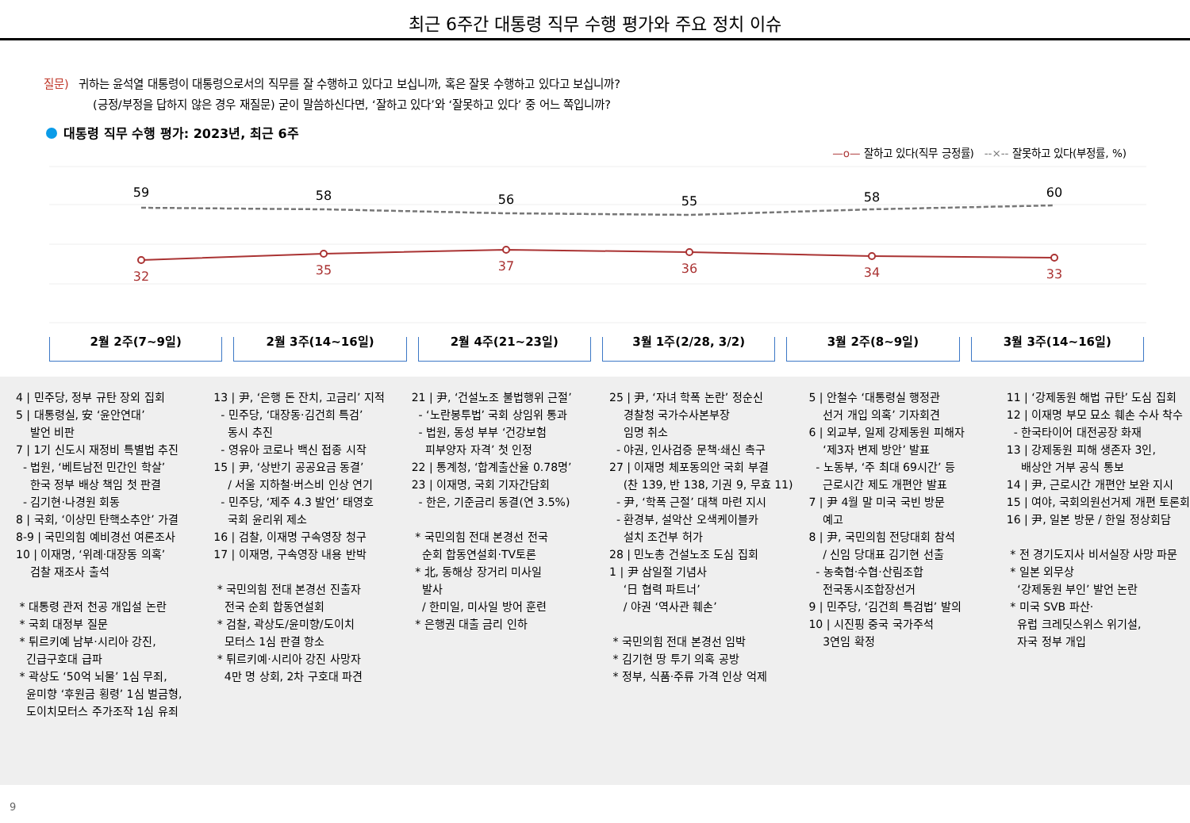최근 6주간 대통령 직무 수행 평가와 주요 정치 이슈
질문) 귀하는 윤석열 대통령이 대통령으로서의 직무를 잘 수행하고 있다고 보십니까, 혹은 잘못 수행하고 있다고 보십니까?
(긍정/부정을 답하지 않은 경우 재질문) 굳이 말씀하신다면, ‘잘하고 있다’와 ‘잘못하고 있다’ 중 어느 쪽입니까?
대통령 직무 수행 평가: 2023년, 최근 6주
—o— 잘하고 있다(직무 긍정률) --×-- 잘못하고 있다(부정률, %)
59
58
56
55
58
60
32
35
37
36
34
33
2월 2주(7~9일) 2월 3주(14~16일) 2월 4주(21~23일) 3월 1주(2/28, 3/2) 3월 2주(8~9일) 3월 3주(14~16일)
4 | 민주당, 정부 규탄 장외 집회 5 | 대통령실, 安 ‘윤안연대’ 발언 비판 7 | 1기 신도시 재정비 특별법 추진 - 법원, ‘베트남전 민간인 학살’ 한국 정부 배상 책임 첫 판결 - 김기현·나경원 회동 8 | 국회, ‘이상민 탄핵소추안’ 가결 8-9 | 국민의힘 예비경선 여론조사 10 | 이재명, ‘위례·대장동 의혹’ 검찰 재조사 출석 * 대통령 관저 천공 개입설 논란 * 국회 대정부 질문 * 튀르키예 남부·시리아 강진, 긴급구호대 급파 * 곽상도 ‘50억 뇌물’ 1심 무죄, 윤미향 ‘후원금 횡령’ 1심 벌금형, 도이치모터스 주가조작 1심 유죄
13 | 尹, ‘은행 돈 잔치, 고금리’ 지적 - 민주당, ‘대장동·김건희 특검’ 동시 추진 - 영유아 코로나 백신 접종 시작 15 | 尹, ‘상반기 공공요금 동결’ / 서울 지하철·버스비 인상 연기 - 민주당, ‘제주 4.3 발언’ 태영호 국회 윤리위 제소 16 | 검찰, 이재명 구속영장 청구 17 | 이재명, 구속영장 내용 반박 * 국민의힘 전대 본경선 진출자 전국 순회 합동연설회 * 검찰, 곽상도/윤미향/도이치 모터스 1심 판결 항소 * 튀르키예·시리아 강진 사망자 4만 명 상회, 2차 구호대 파견
21 | 尹, ‘건설노조 불법행위 근절’ - ‘노란봉투법’ 국회 상임위 통과 - 법원, 동성 부부 ‘건강보험 피부양자 자격’ 첫 인정 22 | 통계청, ‘합계출산율 0.78명’ 23 | 이재명, 국회 기자간담회 - 한은, 기준금리 동결(연 3.5%) * 국민의힘 전대 본경선 전국 순회 합동연설회·TV토론 * 北, 동해상 장거리 미사일 발사 / 한미일, 미사일 방어 훈련 * 은행권 대출 금리 인하
25 | 尹, ‘자녀 학폭 논란’ 정순신 경찰청 국가수사본부장 임명 취소 - 야권, 인사검증 문책·쇄신 촉구 27 | 이재명 체포동의안 국회 부결 (찬 139, 반 138, 기권 9, 무효 11) - 尹, ‘학폭 근절’ 대책 마련 지시 - 환경부, 설악산 오색케이블카 설치 조건부 허가 28 | 민노총 건설노조 도심 집회 1 | 尹 삼일절 기념사 ‘日 협력 파트너’ / 야권 ‘역사관 훼손’ * 국민의힘 전대 본경선 임박 * 김기현 땅 투기 의혹 공방 * 정부, 식품·주류 가격 인상 억제
5 | 안철수 ‘대통령실 행정관 선거 개입 의혹’ 기자회견 6 | 외교부, 일제 강제동원 피해자 ‘제3자 변제 방안’ 발표 - 노동부, ‘주 최대 69시간’ 등 근로시간 제도 개편안 발표 7 | 尹 4월 말 미국 국빈 방문 예고 8 | 尹, 국민의힘 전당대회 참석 / 신임 당대표 김기현 선출 - 농축협·수협·산림조합 전국동시조합장선거 9 | 민주당, ‘김건희 특검법’ 발의 10 | 시진핑 중국 국가주석 3연임 확정
11 | ‘강제동원 해법 규탄’ 도심 집회 12 | 이재명 부모 묘소 훼손 수사 착수 - 한국타이어 대전공장 화재 13 | 강제동원 피해 생존자 3인, 배상안 거부 공식 통보 14 | 尹, 근로시간 개편안 보완 지시 15 | 여야, 국회의원선거제 개편 토론회 16 | 尹, 일본 방문 / 한일 정상회담 * 전 경기도지사 비서실장 사망 파문 * 일본 외무상 ‘강제동원 부인’ 발언 논란 * 미국 SVB 파산· 유럽 크레딧스위스 위기설, 자국 정부 개입
9